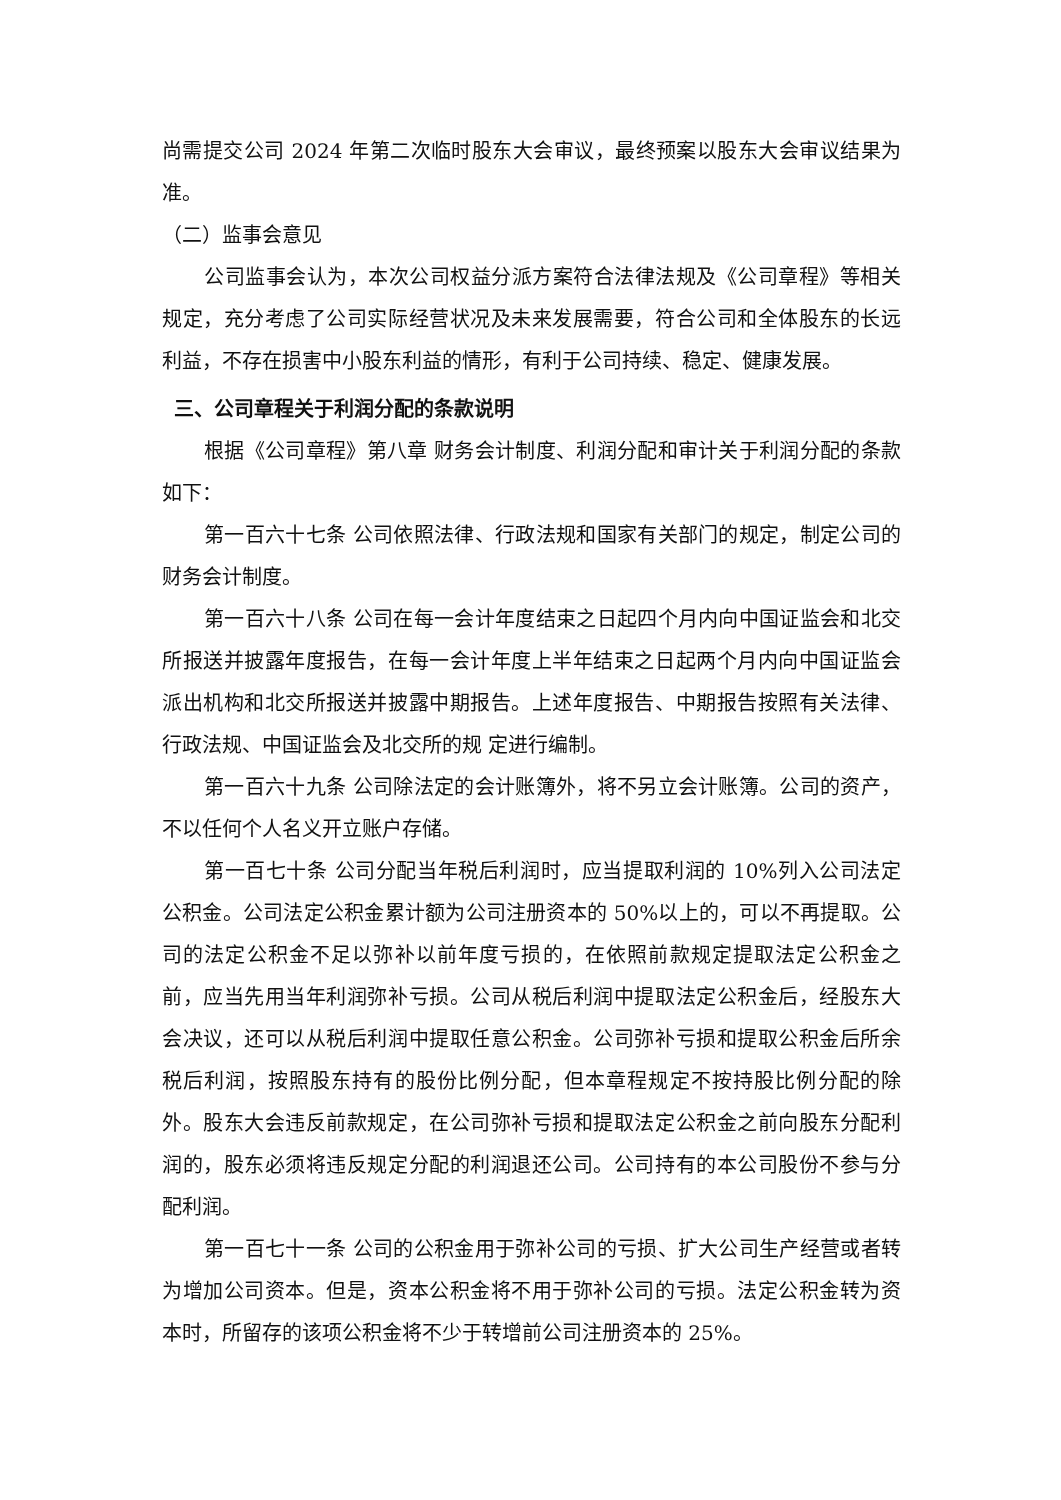尚需提交公司 2024 年第二次临时股东大会审议，最终预案以股东大会审议结果为准。
（二）监事会意见
公司监事会认为，本次公司权益分派方案符合法律法规及《公司章程》等相关规定，充分考虑了公司实际经营状况及未来发展需要，符合公司和全体股东的长远利益，不存在损害中小股东利益的情形，有利于公司持续、稳定、健康发展。
三、公司章程关于利润分配的条款说明
根据《公司章程》第八章 财务会计制度、利润分配和审计关于利润分配的条款如下：
第一百六十七条 公司依照法律、行政法规和国家有关部门的规定，制定公司的财务会计制度。
第一百六十八条 公司在每一会计年度结束之日起四个月内向中国证监会和北交所报送并披露年度报告，在每一会计年度上半年结束之日起两个月内向中国证监会派出机构和北交所报送并披露中期报告。上述年度报告、中期报告按照有关法律、行政法规、中国证监会及北交所的规 定进行编制。
第一百六十九条 公司除法定的会计账簿外，将不另立会计账簿。公司的资产，不以任何个人名义开立账户存储。
第一百七十条 公司分配当年税后利润时，应当提取利润的 10%列入公司法定公积金。公司法定公积金累计额为公司注册资本的 50%以上的，可以不再提取。公司的法定公积金不足以弥补以前年度亏损的，在依照前款规定提取法定公积金之前，应当先用当年利润弥补亏损。公司从税后利润中提取法定公积金后，经股东大会决议，还可以从税后利润中提取任意公积金。公司弥补亏损和提取公积金后所余税后利润，按照股东持有的股份比例分配，但本章程规定不按持股比例分配的除外。股东大会违反前款规定，在公司弥补亏损和提取法定公积金之前向股东分配利润的，股东必须将违反规定分配的利润退还公司。公司持有的本公司股份不参与分配利润。
第一百七十一条 公司的公积金用于弥补公司的亏损、扩大公司生产经营或者转为增加公司资本。但是，资本公积金将不用于弥补公司的亏损。法定公积金转为资本时，所留存的该项公积金将不少于转增前公司注册资本的 25%。